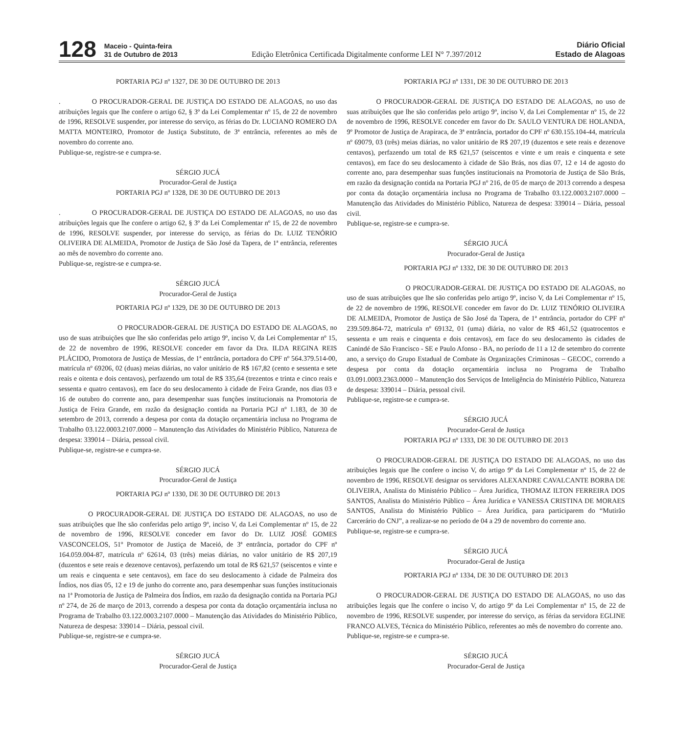128
Maceio - Quinta-feira
31 de Outubro de 2013
Edição Eletrônica Certificada Digitalmente conforme LEI N° 7.397/2012
Diário Oficial
Estado de Alagoas
PORTARIA PGJ nº 1327, DE 30 DE OUTUBRO DE 2013
. O PROCURADOR-GERAL DE JUSTIÇA DO ESTADO DE ALAGOAS, no uso das atribuições legais que lhe confere o artigo 62, § 3º da Lei Complementar nº 15, de 22 de novembro de 1996, RESOLVE suspender, por interesse do serviço, as férias do Dr. LUCIANO ROMERO DA MATTA MONTEIRO, Promotor de Justiça Substituto, de 3ª entrância, referentes ao mês de novembro do corrente ano.
Publique-se, registre-se e cumpra-se.
SÉRGIO JUCÁ
Procurador-Geral de Justiça
PORTARIA PGJ nº 1328, DE 30 DE OUTUBRO DE 2013
. O PROCURADOR-GERAL DE JUSTIÇA DO ESTADO DE ALAGOAS, no uso das atribuições legais que lhe confere o artigo 62, § 3º da Lei Complementar nº 15, de 22 de novembro de 1996, RESOLVE suspender, por interesse do serviço, as férias do Dr. LUIZ TENÓRIO OLIVEIRA DE ALMEIDA, Promotor de Justiça de São José da Tapera, de 1ª entrância, referentes ao mês de novembro do corrente ano.
Publique-se, registre-se e cumpra-se.
SÉRGIO JUCÁ
Procurador-Geral de Justiça
PORTARIA PGJ nº 1329, DE 30 DE OUTUBRO DE 2013
O PROCURADOR-GERAL DE JUSTIÇA DO ESTADO DE ALAGOAS, no uso de suas atribuições que lhe são conferidas pelo artigo 9º, inciso V, da Lei Complementar nº 15, de 22 de novembro de 1996, RESOLVE conceder em favor da Dra. ILDA REGINA REIS PLÁCIDO, Promotora de Justiça de Messias, de 1ª entrância, portadora do CPF nº 564.379.514-00, matrícula nº 69206, 02 (duas) meias diárias, no valor unitário de R$ 167,82 (cento e sessenta e sete reais e oitenta e dois centavos), perfazendo um total de R$ 335,64 (trezentos e trinta e cinco reais e sessenta e quatro centavos), em face do seu deslocamento à cidade de Feira Grande, nos dias 03 e 16 de outubro do corrente ano, para desempenhar suas funções institucionais na Promotoria de Justiça de Feira Grande, em razão da designação contida na Portaria PGJ nº 1.183, de 30 de setembro de 2013, correndo a despesa por conta da dotação orçamentária inclusa no Programa de Trabalho 03.122.0003.2107.0000 – Manutenção das Atividades do Ministério Público, Natureza de despesa: 339014 – Diária, pessoal civil.
Publique-se, registre-se e cumpra-se.
SÉRGIO JUCÁ
Procurador-Geral de Justiça
PORTARIA PGJ nº 1330, DE 30 DE OUTUBRO DE 2013
O PROCURADOR-GERAL DE JUSTIÇA DO ESTADO DE ALAGOAS, no uso de suas atribuições que lhe são conferidas pelo artigo 9º, inciso V, da Lei Complementar nº 15, de 22 de novembro de 1996, RESOLVE conceder em favor do Dr. LUIZ JOSÉ GOMES VASCONCELOS, 51º Promotor de Justiça de Maceió, de 3ª entrância, portador do CPF nº 164.059.004-87, matrícula nº 62614, 03 (três) meias diárias, no valor unitário de R$ 207,19 (duzentos e sete reais e dezenove centavos), perfazendo um total de R$ 621,57 (seiscentos e vinte e um reais e cinquenta e sete centavos), em face do seu deslocamento à cidade de Palmeira dos Índios, nos dias 05, 12 e 19 de junho do corrente ano, para desempenhar suas funções institucionais na 1ª Promotoria de Justiça de Palmeira dos Índios, em razão da designação contida na Portaria PGJ nº 274, de 26 de março de 2013, correndo a despesa por conta da dotação orçamentária inclusa no Programa de Trabalho 03.122.0003.2107.0000 – Manutenção das Atividades do Ministério Público, Natureza de despesa: 339014 – Diária, pessoal civil.
Publique-se, registre-se e cumpra-se.
SÉRGIO JUCÁ
Procurador-Geral de Justiça
PORTARIA PGJ nº 1331, DE 30 DE OUTUBRO DE 2013
O PROCURADOR-GERAL DE JUSTIÇA DO ESTADO DE ALAGOAS, no uso de suas atribuições que lhe são conferidas pelo artigo 9º, inciso V, da Lei Complementar nº 15, de 22 de novembro de 1996, RESOLVE conceder em favor do Dr. SAULO VENTURA DE HOLANDA, 9º Promotor de Justiça de Arapiraca, de 3ª entrância, portador do CPF nº 630.155.104-44, matrícula nº 69079, 03 (três) meias diárias, no valor unitário de R$ 207,19 (duzentos e sete reais e dezenove centavos), perfazendo um total de R$ 621,57 (seiscentos e vinte e um reais e cinquenta e sete centavos), em face do seu deslocamento à cidade de São Brás, nos dias 07, 12 e 14 de agosto do corrente ano, para desempenhar suas funções institucionais na Promotoria de Justiça de São Brás, em razão da designação contida na Portaria PGJ nº 216, de 05 de março de 2013 correndo a despesa por conta da dotação orçamentária inclusa no Programa de Trabalho 03.122.0003.2107.0000 – Manutenção das Atividades do Ministério Público, Natureza de despesa: 339014 – Diária, pessoal civil.
Publique-se, registre-se e cumpra-se.
SÉRGIO JUCÁ
Procurador-Geral de Justiça
PORTARIA PGJ nº 1332, DE 30 DE OUTUBRO DE 2013
O PROCURADOR-GERAL DE JUSTIÇA DO ESTADO DE ALAGOAS, no uso de suas atribuições que lhe são conferidas pelo artigo 9º, inciso V, da Lei Complementar nº 15, de 22 de novembro de 1996, RESOLVE conceder em favor do Dr. LUIZ TENÓRIO OLIVEIRA DE ALMEIDA, Promotor de Justiça de São José da Tapera, de 1ª entrância, portador do CPF nº 239.509.864-72, matrícula nº 69132, 01 (uma) diária, no valor de R$ 461,52 (quatrocentos e sessenta e um reais e cinquenta e dois centavos), em face do seu deslocamento às cidades de Canindé de São Francisco - SE e Paulo Afonso - BA, no período de 11 a 12 de setembro do corrente ano, a serviço do Grupo Estadual de Combate às Organizações Criminosas – GECOC, correndo a despesa por conta da dotação orçamentária inclusa no Programa de Trabalho 03.091.0003.2363.0000 – Manutenção dos Serviços de Inteligência do Ministério Público, Natureza de despesa: 339014 – Diária, pessoal civil.
Publique-se, registre-se e cumpra-se.
SÉRGIO JUCÁ
Procurador-Geral de Justiça
PORTARIA PGJ nº 1333, DE 30 DE OUTUBRO DE 2013
O PROCURADOR-GERAL DE JUSTIÇA DO ESTADO DE ALAGOAS, no uso das atribuições legais que lhe confere o inciso V, do artigo 9º da Lei Complementar nº 15, de 22 de novembro de 1996, RESOLVE designar os servidores ALEXANDRE CAVALCANTE BORBA DE OLIVEIRA, Analista do Ministério Público – Área Jurídica, THOMAZ ILTON FERREIRA DOS SANTOS, Analista do Ministério Público – Área Jurídica e VANESSA CRISTINA DE MORAES SANTOS, Analista do Ministério Público – Área Jurídica, para participarem do “Mutirão Carcerário do CNJ”, a realizar-se no período de 04 a 29 de novembro do corrente ano.
Publique-se, registre-se e cumpra-se.
SÉRGIO JUCÁ
Procurador-Geral de Justiça
PORTARIA PGJ nº 1334, DE 30 DE OUTUBRO DE 2013
O PROCURADOR-GERAL DE JUSTIÇA DO ESTADO DE ALAGOAS, no uso das atribuições legais que lhe confere o inciso V, do artigo 9º da Lei Complementar nº 15, de 22 de novembro de 1996, RESOLVE suspender, por interesse do serviço, as férias da servidora EGLINE FRANCO ALVES, Técnica do Ministério Público, referentes ao mês de novembro do corrente ano.
Publique-se, registre-se e cumpra-se.
SÉRGIO JUCÁ
Procurador-Geral de Justiça